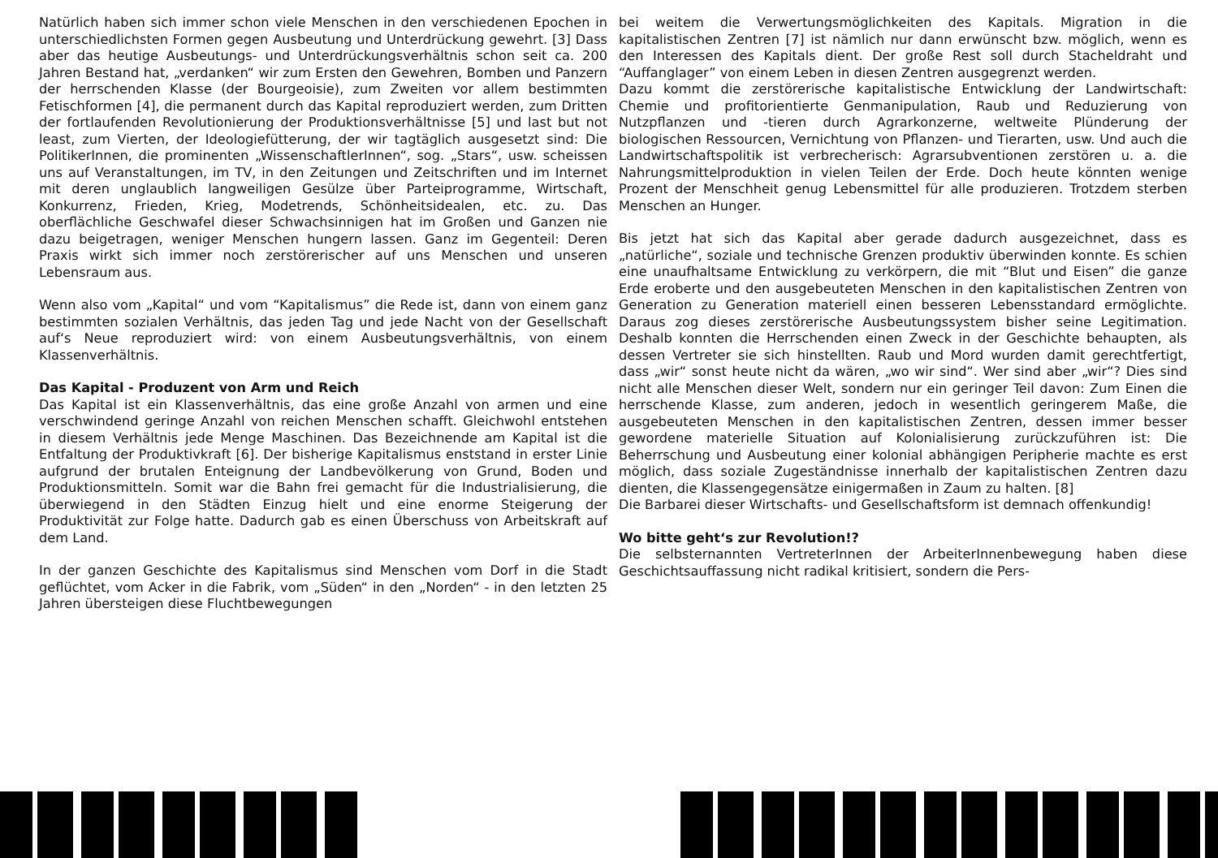Natürlich haben sich immer schon viele Menschen in den verschiedenen Epochen in unterschiedlichsten Formen gegen Ausbeutung und Unterdrückung gewehrt. [3] Dass aber das heutige Ausbeutungs- und Unterdrückungsverhältnis schon seit ca. 200 Jahren Bestand hat, „verdanken“ wir zum Ersten den Gewehren, Bomben und Panzern der herrschenden Klasse (der Bourgeoisie), zum Zweiten vor allem bestimmten Fetischformen [4], die permanent durch das Kapital reproduziert werden, zum Dritten der fortlaufenden Revolutionierung der Produktionsverhältnisse [5] und last but not least, zum Vierten, der Ideologiefütterung, der wir tagtäglich ausgesetzt sind: Die PolitikerInnen, die prominenten „WissenschaftlerInnen“, sog. „Stars“, usw. scheissen uns auf Veranstaltungen, im TV, in den Zeitungen und Zeitschriften und im Internet mit deren unglaublich langweiligen Gesülze über Parteiprogramme, Wirtschaft, Konkurrenz, Frieden, Krieg, Modetrends, Schönheitsidealen, etc. zu. Das oberflächliche Geschwafel dieser Schwachsinnigen hat im Großen und Ganzen nie dazu beigetragen, weniger Menschen hungern lassen. Ganz im Gegenteil: Deren Praxis wirkt sich immer noch zerstörerischer auf uns Menschen und unseren Lebensraum aus.
Wenn also vom „Kapital“ und vom “Kapitalismus” die Rede ist, dann von einem ganz bestimmten sozialen Verhältnis, das jeden Tag und jede Nacht von der Gesellschaft auf‘s Neue reproduziert wird: von einem Ausbeutungsverhältnis, von einem Klassenverhältnis.
Das Kapital - Produzent von Arm und Reich
Das Kapital ist ein Klassenverhältnis, das eine große Anzahl von armen und eine verschwindend geringe Anzahl von reichen Menschen schafft. Gleichwohl entstehen in diesem Verhältnis jede Menge Maschinen. Das Bezeichnende am Kapital ist die Entfaltung der Produktivkraft [6]. Der bisherige Kapitalismus enststand in erster Linie aufgrund der brutalen Enteignung der Landbevölkerung von Grund, Boden und Produktionsmitteln. Somit war die Bahn frei gemacht für die Industrialisierung, die überwiegend in den Städten Einzug hielt und eine enorme Steigerung der Produktivität zur Folge hatte. Dadurch gab es einen Überschuss von Arbeitskraft auf dem Land.
In der ganzen Geschichte des Kapitalismus sind Menschen vom Dorf in die Stadt geflüchtet, vom Acker in die Fabrik, vom „Süden“ in den „Norden“ - in den letzten 25 Jahren übersteigen diese Fluchtbewegungen
bei weitem die Verwertungsmöglichkeiten des Kapitals. Migration in die kapitalistischen Zentren [7] ist nämlich nur dann erwünscht bzw. möglich, wenn es den Interessen des Kapitals dient. Der große Rest soll durch Stacheldraht und “Auffanglager” von einem Leben in diesen Zentren ausgegrenzt werden.
Dazu kommt die zerstörerische kapitalistische Entwicklung der Landwirtschaft: Chemie und profitorientierte Genmanipulation, Raub und Reduzierung von Nutzpflanzen und -tieren durch Agrarkonzerne, weltweite Plünderung der biologischen Ressourcen, Vernichtung von Pflanzen- und Tierarten, usw. Und auch die Landwirtschaftspolitik ist verbrecherisch: Agrarsubventionen zerstören u. a. die Nahrungsmittelproduktion in vielen Teilen der Erde. Doch heute könnten wenige Prozent der Menschheit genug Lebensmittel für alle produzieren. Trotzdem sterben Menschen an Hunger.
Bis jetzt hat sich das Kapital aber gerade dadurch ausgezeichnet, dass es „natürliche“, soziale und technische Grenzen produktiv überwinden konnte. Es schien eine unaufhaltsame Entwicklung zu verkörpern, die mit “Blut und Eisen” die ganze Erde eroberte und den ausgebeuteten Menschen in den kapitalistischen Zentren von Generation zu Generation materiell einen besseren Lebensstandard ermöglichte. Daraus zog dieses zerstörerische Ausbeutungssystem bisher seine Legitimation. Deshalb konnten die Herrschenden einen Zweck in der Geschichte behaupten, als dessen Vertreter sie sich hinstellten. Raub und Mord wurden damit gerechtfertigt, dass „wir“ sonst heute nicht da wären, „wo wir sind“. Wer sind aber „wir“? Dies sind nicht alle Menschen dieser Welt, sondern nur ein geringer Teil davon: Zum Einen die herrschende Klasse, zum anderen, jedoch in wesentlich geringerem Maße, die ausgebeuteten Menschen in den kapitalistischen Zentren, dessen immer besser gewordene materielle Situation auf Kolonialisierung zurückzuführen ist: Die Beherrschung und Ausbeutung einer kolonial abhängigen Peripherie machte es erst möglich, dass soziale Zugeständnisse innerhalb der kapitalistischen Zentren dazu dienten, die Klassengegensätze einigermaßen in Zaum zu halten. [8]
Die Barbarei dieser Wirtschafts- und Gesellschaftsform ist demnach offenkundig!
Wo bitte geht‘s zur Revolution!?
Die selbsternannten VertreterInnen der ArbeiterInnenbewegung haben diese Geschichtsauffassung nicht radikal kritisiert, sondern die Pers-